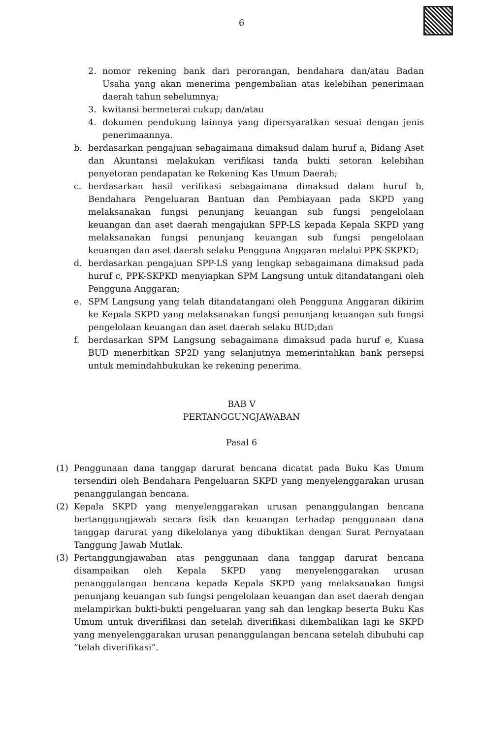6
2. nomor rekening bank dari perorangan, bendahara dan/atau Badan Usaha yang akan menerima pengembalian atas kelebihan penerimaan daerah tahun sebelumnya;
3. kwitansi bermeterai cukup; dan/atau
4. dokumen pendukung lainnya yang dipersyaratkan sesuai dengan jenis penerimaannya.
b. berdasarkan pengajuan sebagaimana dimaksud dalam huruf a, Bidang Aset dan Akuntansi melakukan verifikasi tanda bukti setoran kelebihan penyetoran pendapatan ke Rekening Kas Umum Daerah;
c. berdasarkan hasil verifikasi sebagaimana dimaksud dalam huruf b, Bendahara Pengeluaran Bantuan dan Pembiayaan pada SKPD yang melaksanakan fungsi penunjang keuangan sub fungsi pengelolaan keuangan dan aset daerah mengajukan SPP-LS kepada Kepala SKPD yang melaksanakan fungsi penunjang keuangan sub fungsi pengelolaan keuangan dan aset daerah selaku Pengguna Anggaran melalui PPK-SKPKD;
d. berdasarkan pengajuan SPP-LS yang lengkap sebagaimana dimaksud pada huruf c, PPK-SKPKD menyiapkan SPM Langsung untuk ditandatangani oleh Pengguna Anggaran;
e. SPM Langsung yang telah ditandatangani oleh Pengguna Anggaran dikirim ke Kepala SKPD yang melaksanakan fungsi penunjang keuangan sub fungsi pengelolaan keuangan dan aset daerah selaku BUD;dan
f. berdasarkan SPM Langsung sebagaimana dimaksud pada huruf e, Kuasa BUD menerbitkan SP2D yang selanjutnya memerintahkan bank persepsi untuk memindahbukukan ke rekening penerima.
BAB V
PERTANGGUNGJAWABAN
Pasal 6
(1) Penggunaan dana tanggap darurat bencana dicatat pada Buku Kas Umum tersendiri oleh Bendahara Pengeluaran SKPD yang menyelenggarakan urusan penanggulangan bencana.
(2) Kepala SKPD yang menyelenggarakan urusan penanggulangan bencana bertanggungjawab secara fisik dan keuangan terhadap penggunaan dana tanggap darurat yang dikelolanya yang dibuktikan dengan Surat Pernyataan Tanggung Jawab Mutlak.
(3) Pertanggungjawaban atas penggunaan dana tanggap darurat bencana disampaikan oleh Kepala SKPD yang menyelenggarakan urusan penanggulangan bencana kepada Kepala SKPD yang melaksanakan fungsi penunjang keuangan sub fungsi pengelolaan keuangan dan aset daerah dengan melampirkan bukti-bukti pengeluaran yang sah dan lengkap beserta Buku Kas Umum untuk diverifikasi dan setelah diverifikasi dikembalikan lagi ke SKPD yang menyelenggarakan urusan penanggulangan bencana setelah dibubuhi cap ”telah diverifikasi”.